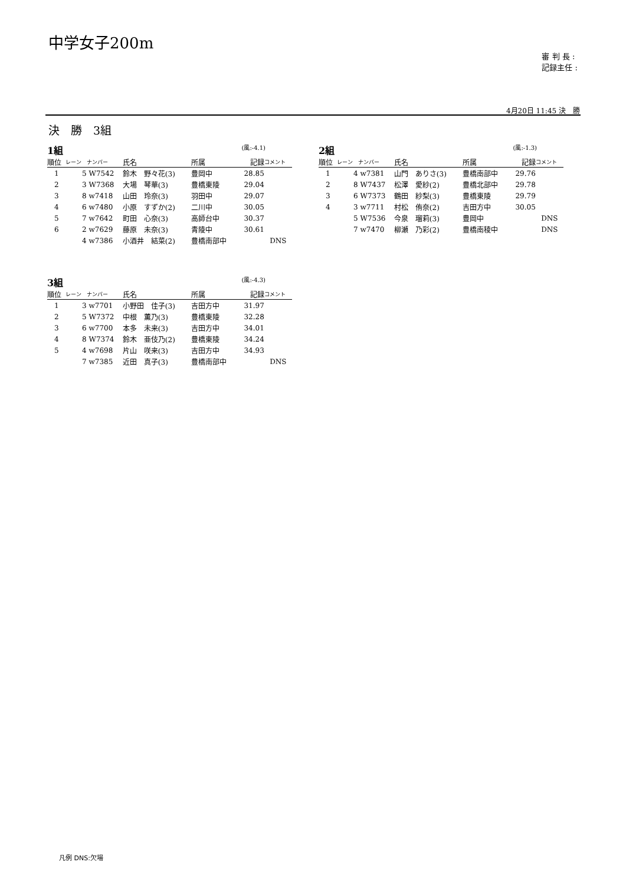中学女子200m
審 判 長 :
記録主任 :
4月20日 11:45 決　勝
決　勝　3組
1組 (風:-4.1)
| 順位 | レーン | ナンバー | 氏名 | 所属 | 記録 | コメント |
| --- | --- | --- | --- | --- | --- | --- |
| 1 | 5 | W7542 | 鈴木 野々花(3) | 豊岡中 | 28.85 | |
| 2 | 3 | W7368 | 大場 琴華(3) | 豊橋東陵 | 29.04 | |
| 3 | 8 | w7418 | 山田 玲奈(3) | 羽田中 | 29.07 | |
| 4 | 6 | w7480 | 小原 すずか(2) | 二川中 | 30.05 | |
| 5 | 7 | w7642 | 町田 心奈(3) | 高師台中 | 30.37 | |
| 6 | 2 | w7629 | 藤原 未奈(3) | 青陵中 | 30.61 | |
| | 4 | w7386 | 小酒井 結菜(2) | 豊橋南部中 | | DNS |
2組 (風:-1.3)
| 順位 | レーン | ナンバー | 氏名 | 所属 | 記録 | コメント |
| --- | --- | --- | --- | --- | --- | --- |
| 1 | 4 | w7381 | 山門 ありさ(3) | 豊橋南部中 | 29.76 | |
| 2 | 8 | W7437 | 松澤 愛紗(2) | 豊橋北部中 | 29.78 | |
| 3 | 6 | W7373 | 鶴田 紗梨(3) | 豊橋東陵 | 29.79 | |
| 4 | 3 | w7711 | 村松 侑奈(2) | 吉田方中 | 30.05 | |
| | 5 | W7536 | 今泉 瑠莉(3) | 豊岡中 | | DNS |
| | 7 | w7470 | 柳瀬 乃彩(2) | 豊橋南稜中 | | DNS |
3組 (風:-4.3)
| 順位 | レーン | ナンバー | 氏名 | 所属 | 記録 | コメント |
| --- | --- | --- | --- | --- | --- | --- |
| 1 | 3 | w7701 | 小野田 佳子(3) | 吉田方中 | 31.97 | |
| 2 | 5 | W7372 | 中根 薫乃(3) | 豊橋東陵 | 32.28 | |
| 3 | 6 | w7700 | 本多 未来(3) | 吉田方中 | 34.01 | |
| 4 | 8 | W7374 | 鈴木 亜伎乃(2) | 豊橋東陵 | 34.24 | |
| 5 | 4 | w7698 | 片山 咲来(3) | 吉田方中 | 34.93 | |
| | 7 | w7385 | 近田 真子(3) | 豊橋南部中 | | DNS |
凡例 DNS:欠場